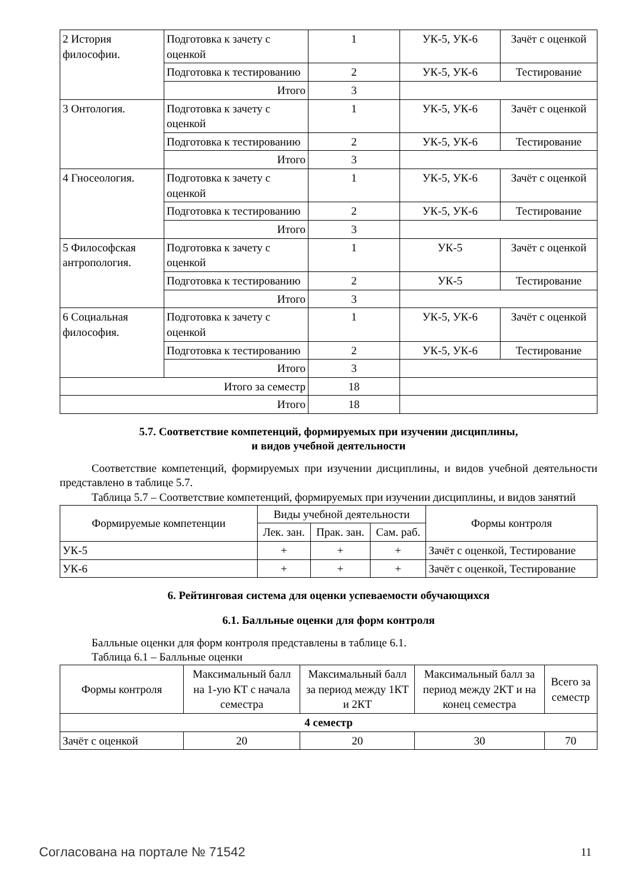| 2 История философии. | Подготовка к зачету с оценкой | 1 | УК-5, УК-6 | Зачёт с оценкой |
| | Подготовка к тестированию | 2 | УК-5, УК-6 | Тестирование |
| | Итого | 3 | | |
| 3 Онтология. | Подготовка к зачету с оценкой | 1 | УК-5, УК-6 | Зачёт с оценкой |
| | Подготовка к тестированию | 2 | УК-5, УК-6 | Тестирование |
| | Итого | 3 | | |
| 4 Гносеология. | Подготовка к зачету с оценкой | 1 | УК-5, УК-6 | Зачёт с оценкой |
| | Подготовка к тестированию | 2 | УК-5, УК-6 | Тестирование |
| | Итого | 3 | | |
| 5 Философская антропология. | Подготовка к зачету с оценкой | 1 | УК-5 | Зачёт с оценкой |
| | Подготовка к тестированию | 2 | УК-5 | Тестирование |
| | Итого | 3 | | |
| 6 Социальная философия. | Подготовка к зачету с оценкой | 1 | УК-5, УК-6 | Зачёт с оценкой |
| | Подготовка к тестированию | 2 | УК-5, УК-6 | Тестирование |
| | Итого | 3 | | |
| Итого за семестр | | 18 | | |
| Итого | | 18 | | |
5.7. Соответствие компетенций, формируемых при изучении дисциплины,
и видов учебной деятельности
Соответствие компетенций, формируемых при изучении дисциплины, и видов учебной деятельности представлено в таблице 5.7.
Таблица 5.7 – Соответствие компетенций, формируемых при изучении дисциплины, и видов занятий
| Формируемые компетенции | Виды учебной деятельности | | | Формы контроля |
| --- | --- | --- | --- | --- |
| | Лек. зан. | Прак. зан. | Сам. раб. | |
| УК-5 | + | + | + | Зачёт с оценкой, Тестирование |
| УК-6 | + | + | + | Зачёт с оценкой, Тестирование |
6. Рейтинговая система для оценки успеваемости обучающихся
6.1. Балльные оценки для форм контроля
Балльные оценки для форм контроля представлены в таблице 6.1.
Таблица 6.1 – Балльные оценки
| Формы контроля | Максимальный балл на 1-ую КТ с начала семестра | Максимальный балл за период между 1КТ и 2КТ | Максимальный балл за период между 2КТ и на конец семестра | Всего за семестр |
| --- | --- | --- | --- | --- |
| 4 семестр | | | | |
| Зачёт с оценкой | 20 | 20 | 30 | 70 |
Согласована на портале № 71542 11